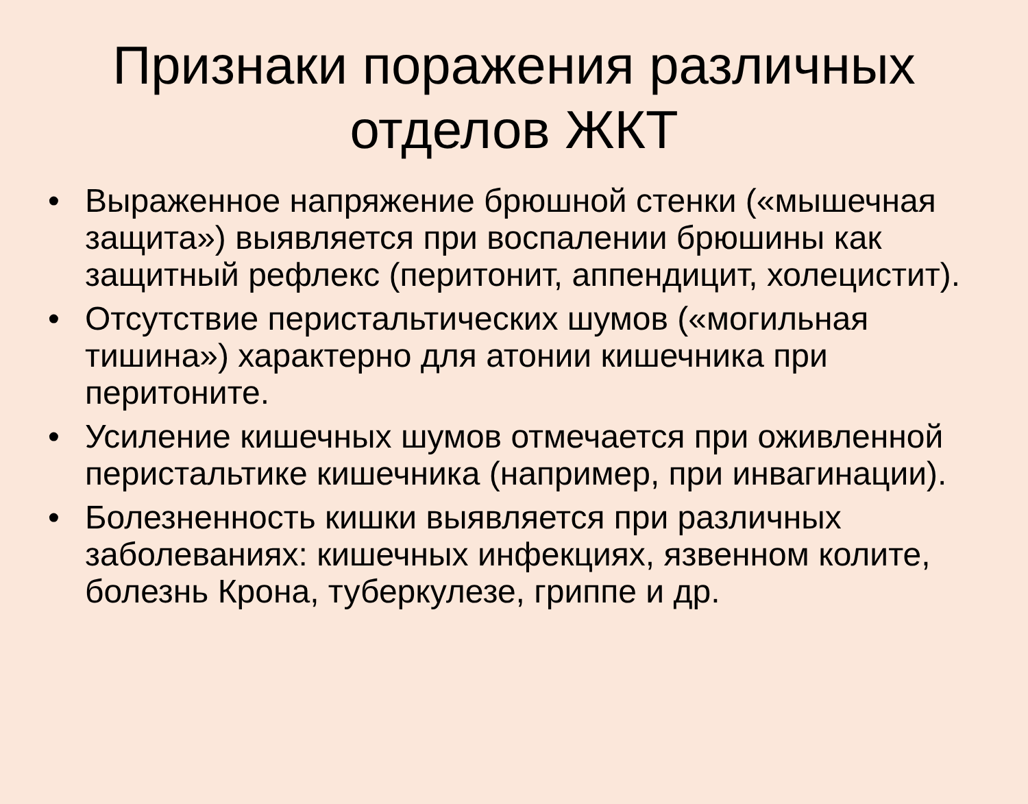Признаки поражения различных отделов ЖКТ
• Выраженное напряжение брюшной стенки («мышечная защита») выявляется при воспалении брюшины как защитный рефлекс (перитонит, аппендицит, холецистит).
• Отсутствие перистальтических шумов («могильная тишина») характерно для атонии кишечника при перитоните.
• Усиление кишечных шумов отмечается при оживленной перистальтике кишечника (например, при инвагинации).
• Болезненность кишки выявляется при различных заболеваниях: кишечных инфекциях, язвенном колите, болезнь Крона, туберкулезе, гриппе и др.